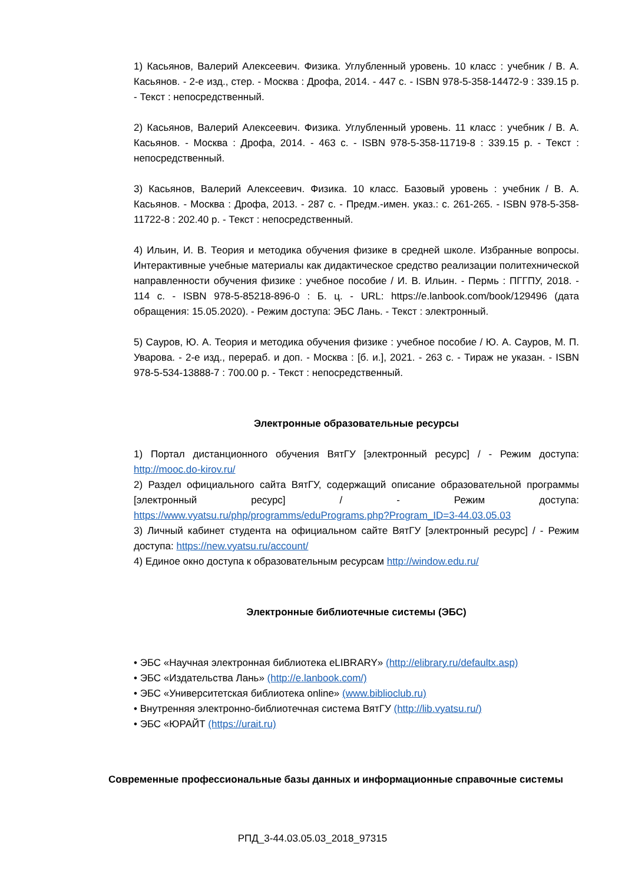1) Касьянов, Валерий Алексеевич. Физика. Углубленный уровень. 10 класс : учебник / В. А. Касьянов. - 2-е изд., стер. - Москва : Дрофа, 2014. - 447 с. - ISBN 978-5-358-14472-9 : 339.15 р. - Текст : непосредственный.
2) Касьянов, Валерий Алексеевич. Физика. Углубленный уровень. 11 класс : учебник / В. А. Касьянов. - Москва : Дрофа, 2014. - 463 с. - ISBN 978-5-358-11719-8 : 339.15 р. - Текст : непосредственный.
3) Касьянов, Валерий Алексеевич. Физика. 10 класс. Базовый уровень : учебник / В. А. Касьянов. - Москва : Дрофа, 2013. - 287 с. - Предм.-имен. указ.: с. 261-265. - ISBN 978-5-358-11722-8 : 202.40 р. - Текст : непосредственный.
4) Ильин, И. В. Теория и методика обучения физике в средней школе. Избранные вопросы. Интерактивные учебные материалы как дидактическое средство реализации политехнической направленности обучения физике : учебное пособие / И. В. Ильин. - Пермь : ПГГПУ, 2018. - 114 с. - ISBN 978-5-85218-896-0 : Б. ц. - URL: https://e.lanbook.com/book/129496 (дата обращения: 15.05.2020). - Режим доступа: ЭБС Лань. - Текст : электронный.
5) Сауров, Ю. А. Теория и методика обучения физике : учебное пособие / Ю. А. Сауров, М. П. Уварова. - 2-е изд., перераб. и доп. - Москва : [б. и.], 2021. - 263 с. - Тираж не указан. - ISBN 978-5-534-13888-7 : 700.00 р. - Текст : непосредственный.
Электронные образовательные ресурсы
1) Портал дистанционного обучения ВятГУ [электронный ресурс] / - Режим доступа: http://mooc.do-kirov.ru/
2) Раздел официального сайта ВятГУ, содержащий описание образовательной программы [электронный ресурс] / - Режим доступа: https://www.vyatsu.ru/php/programms/eduPrograms.php?Program_ID=3-44.03.05.03
3) Личный кабинет студента на официальном сайте ВятГУ [электронный ресурс] / - Режим доступа: https://new.vyatsu.ru/account/
4) Единое окно доступа к образовательным ресурсам http://window.edu.ru/
Электронные библиотечные системы (ЭБС)
• ЭБС «Научная электронная библиотека eLIBRARY» (http://elibrary.ru/defaultx.asp)
• ЭБС «Издательства Лань» (http://e.lanbook.com/)
• ЭБС «Университетская библиотека online» (www.biblioclub.ru)
• Внутренняя электронно-библиотечная система ВятГУ (http://lib.vyatsu.ru/)
• ЭБС «ЮРАЙТ (https://urait.ru)
Современные профессиональные базы данных и информационные справочные системы
РПД_3-44.03.05.03_2018_97315